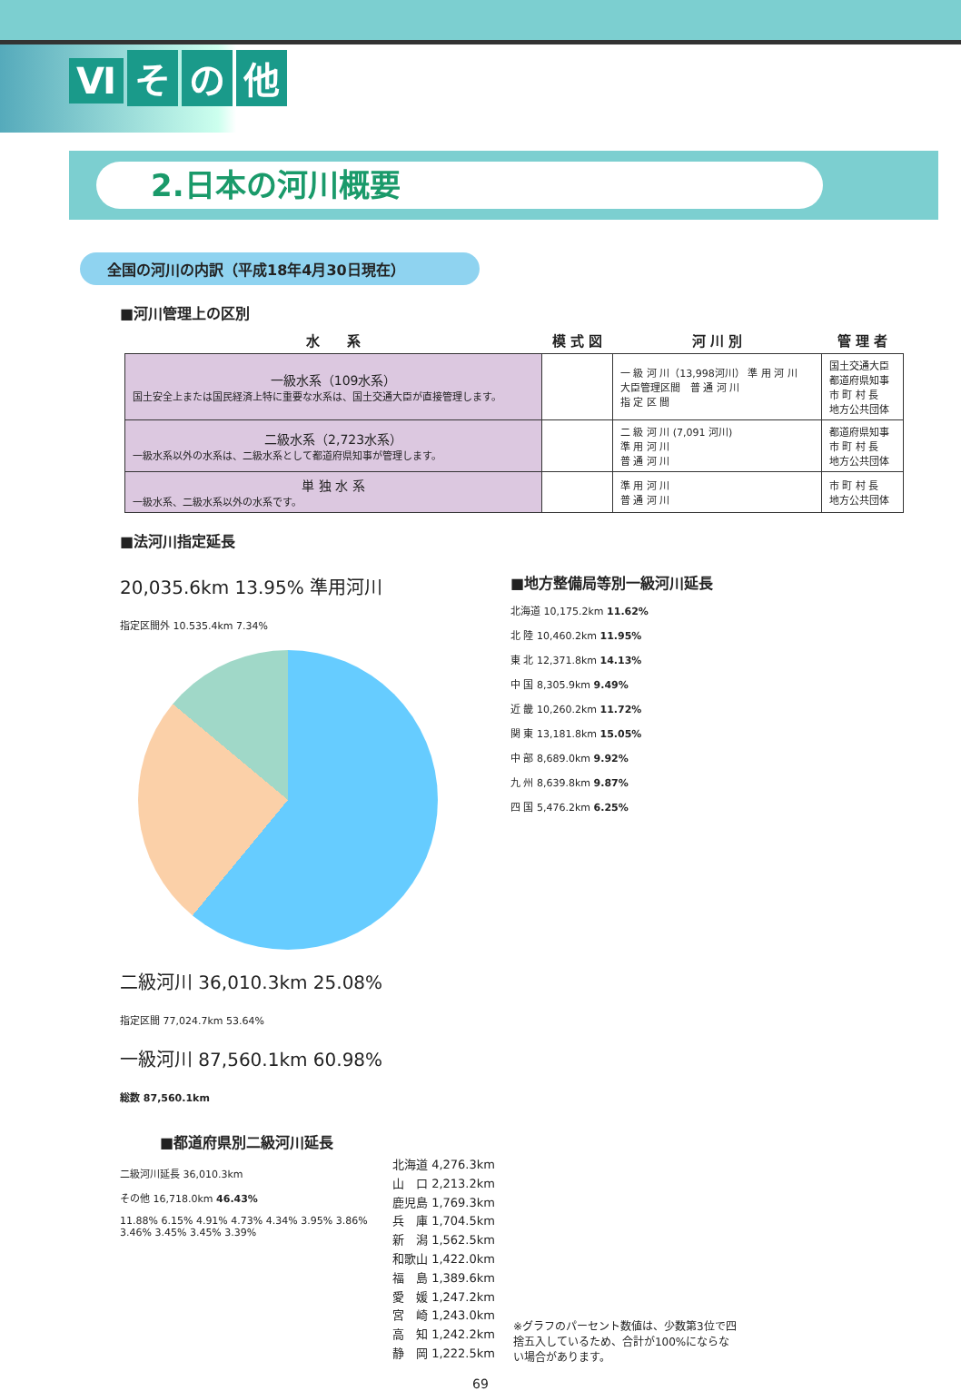Ⅵ その他
2.日本の河川概要
全国の河川の内訳（平成18年4月30日現在）
■河川管理上の区別
| 水 系 | 模 式 図 | 河 川 別 | 管 理 者 |
| --- | --- | --- | --- |
| 一級水系（109水系） 国土安全上または国民経済上特に重要な水系は、国土交通大臣が直接管理します。 | | 一 級 河 川（13,998河川） 準 用 河 川 大臣管理区間 普 通 河 川 指 定 区 間 | 国土交通大臣 都道府県知事 市 町 村 長 地方公共団体 |
| 二級水系（2,723水系） 一級水系以外の水系は、二級水系として都道府県知事が管理します。 | | 二 級 河 川 (7,091 河川) 準 用 河 川 普 通 河 川 | 都道府県知事 市 町 村 長 地方公共団体 |
| 単 独 水 系 一級水系、二級水系以外の水系です。 | | 準 用 河 川 普 通 河 川 | 市 町 村 長 地方公共団体 |
■法河川指定延長
20,035.6km 13.95% 準用河川
指定区間外 10.535.4km 7.34%
二級河川 36,010.3km 25.08%
指定区間 77,024.7km 53.64%
一級河川 87,560.1km 60.98%
総数 87,560.1km
■地方整備局等別一級河川延長
北海道 10,175.2km 11.62%
北 陸 10,460.2km 11.95%
東 北 12,371.8km 14.13%
中 国 8,305.9km 9.49%
近 畿 10,260.2km 11.72%
関 東 13,181.8km 15.05%
中 部 8,689.0km 9.92%
九 州 8,639.8km 9.87%
四 国 5,476.2km 6.25%
■都道府県別二級河川延長
二級河川延長 36,010.3km
その他 16,718.0km 46.43%
11.88% 6.15% 4.91% 4.73% 4.34% 3.95% 3.86% 3.46% 3.45% 3.45% 3.39%
北海道 4,276.3km
山　口 2,213.2km
鹿児島 1,769.3km
兵　庫 1,704.5km
新　潟 1,562.5km
和歌山 1,422.0km
福　島 1,389.6km
愛　媛 1,247.2km
宮　崎 1,243.0km
高　知 1,242.2km
静　岡 1,222.5km
※グラフのパーセント数値は、少数第3位で四捨五入しているため、合計が100%にならない場合があります。
69